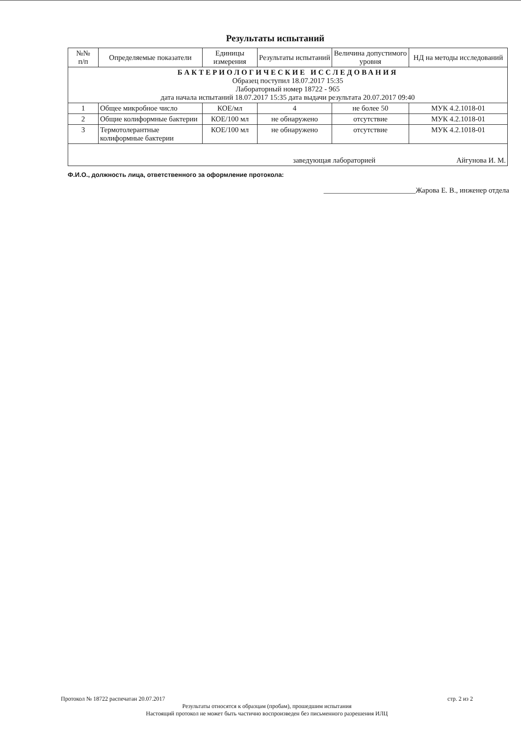Результаты испытаний
| №№ п/п | Определяемые показатели | Единицы измерения | Результаты испытаний | Величина допустимого уровня | НД на методы исследований |
| --- | --- | --- | --- | --- | --- |
| БАКТЕРИОЛОГИЧЕСКИЕ ИССЛЕДОВАНИЯ Образец поступил 18.07.2017 15:35 Лабораторный номер 18722 - 965 дата начала испытаний 18.07.2017 15:35 дата выдачи результата 20.07.2017 09:40 | | | | | |
| 1 | Общее микробное число | КОЕ/мл | 4 | не более 50 | МУК 4.2.1018-01 |
| 2 | Общие колиформные бактерии | КОЕ/100 мл | не обнаружено | отсутствие | МУК 4.2.1018-01 |
| 3 | Термотолерантные колиформные бактерии | КОЕ/100 мл | не обнаружено | отсутствие | МУК 4.2.1018-01 |
| заведующая лабораторией Айгунова И. М. | | | | | |
Ф.И.О., должность лица, ответственного за оформление протокола:
_________________________Жарова Е. В., инженер отдела
Протокол № 18722 распечатан 20.07.2017 стр. 2 из 2
Результаты относятся к образцам (пробам), прошедшим испытания
Настоящий протокол не может быть частично воспроизведен без письменного разрешения ИЛЦ